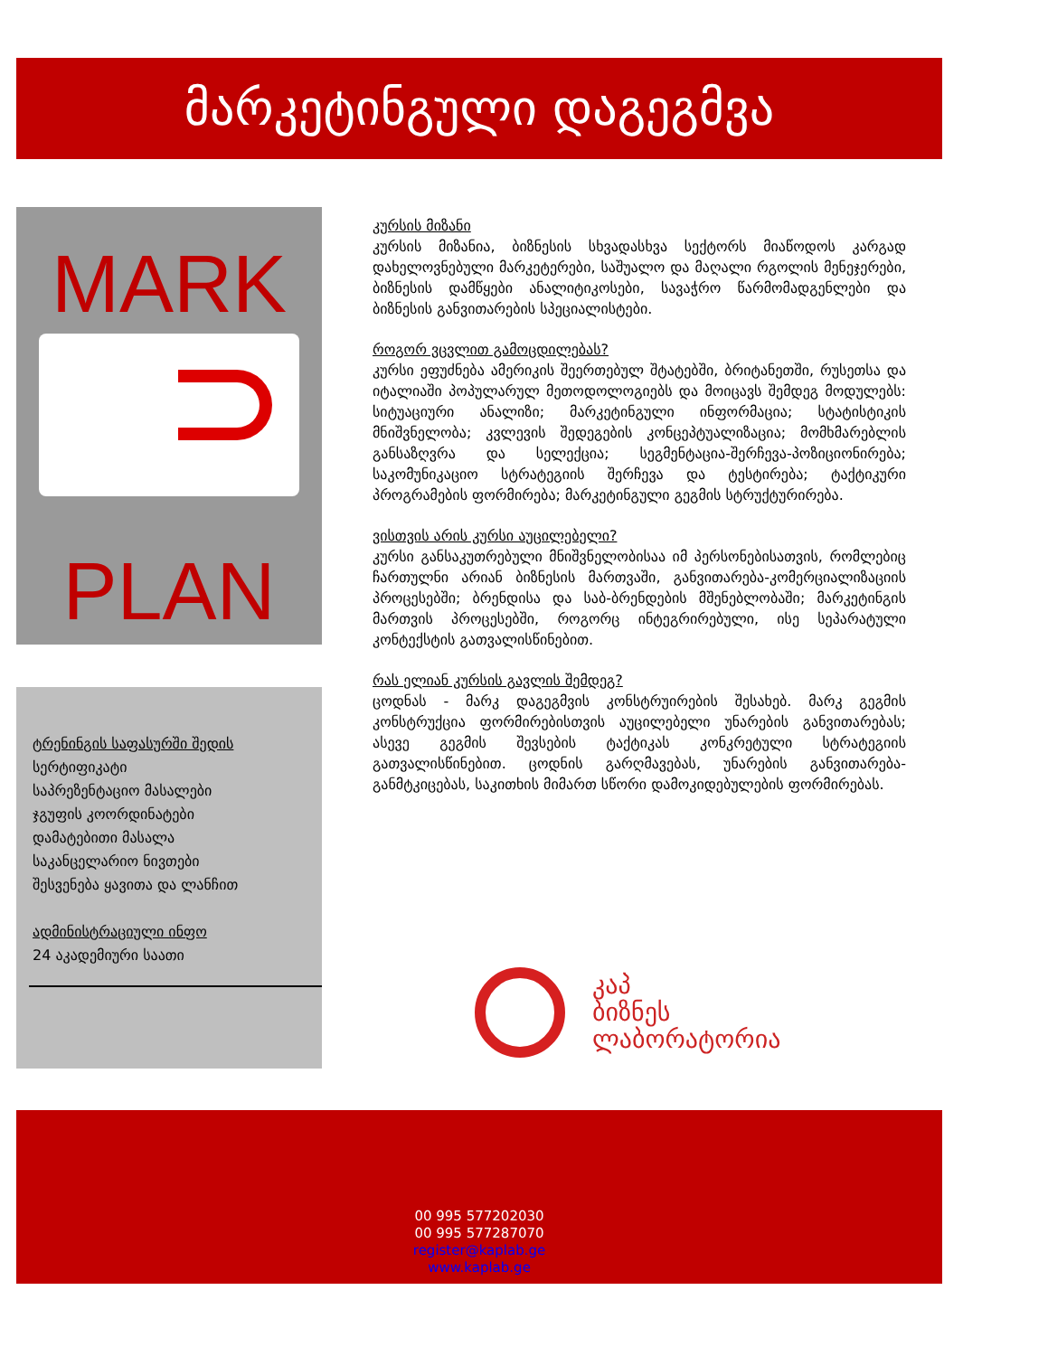მარკეტინგული დაგეგმვა
MARK
PLAN
ტრენინგის საფასურში შედის
სერტიფიკატი
საპრეზენტაციო მასალები
ჯგუფის კოორდინატები
დამატებითი მასალა
საკანცელარიო ნივთები
შესვენება ყავითა და ლანჩით
ადმინისტრაციული ინფო
24 აკადემიური საათი
კურსის მიზანი
კურსის მიზანია, ბიზნესის სხვადასხვა სექტორს მიაწოდოს კარგად დახელოვნებული მარკეტერები, საშუალო და მაღალი რგოლის მენეჯერები, ბიზნესის დამწყები ანალიტიკოსები, სავაჭრო წარმომადგენლები და ბიზნესის განვითარების სპეციალისტები.
როგორ ვცვლით გამოცდილებას?
კურსი ეფუძნება ამერიკის შეერთებულ შტატებში, ბრიტანეთში, რუსეთსა და იტალიაში პოპულარულ მეთოდოლოგიებს და მოიცავს შემდეგ მოდულებს: სიტუაციური ანალიზი; მარკეტინგული ინფორმაცია; სტატისტიკის მნიშვნელობა; კვლევის შედეგების კონცეპტუალიზაცია; მომხმარებლის განსაზღვრა და სელექცია; სეგმენტაცია-შერჩევა-პოზიციონირება; საკომუნიკაციო სტრატეგიის შერჩევა და ტესტირება; ტაქტიკური პროგრამების ფორმირება; მარკეტინგული გეგმის სტრუქტურირება.
ვისთვის არის კურსი აუცილებელი?
კურსი განსაკუთრებული მნიშვნელობისაა იმ პერსონებისათვის, რომლებიც ჩართულნი არიან ბიზნესის მართვაში, განვითარება-კომერციალიზაციის პროცესებში; ბრენდისა და საბ-ბრენდების მშენებლობაში; მარკეტინგის მართვის პროცესებში, როგორც ინტეგრირებული, ისე სეპარატული კონტექსტის გათვალისწინებით.
რას ელიან კურსის გავლის შემდეგ?
ცოდნას - მარკ დაგეგმვის კონსტრუირების შესახებ. მარკ გეგმის კონსტრუქცია ფორმირებისთვის აუცილებელი უნარების განვითარებას; ასევე გეგმის შევსების ტაქტიკას კონკრეტული სტრატეგიის გათვალისწინებით. ცოდნის გარღმავებას, უნარების განვითარება-განმტკიცებას, საკითხის მიმართ სწორი დამოკიდებულების ფორმირებას.
კაპ
ბიზნეს
ლაბორატორია
00 995 577202030
00 995 577287070
register@kaplab.ge
www.kaplab.ge